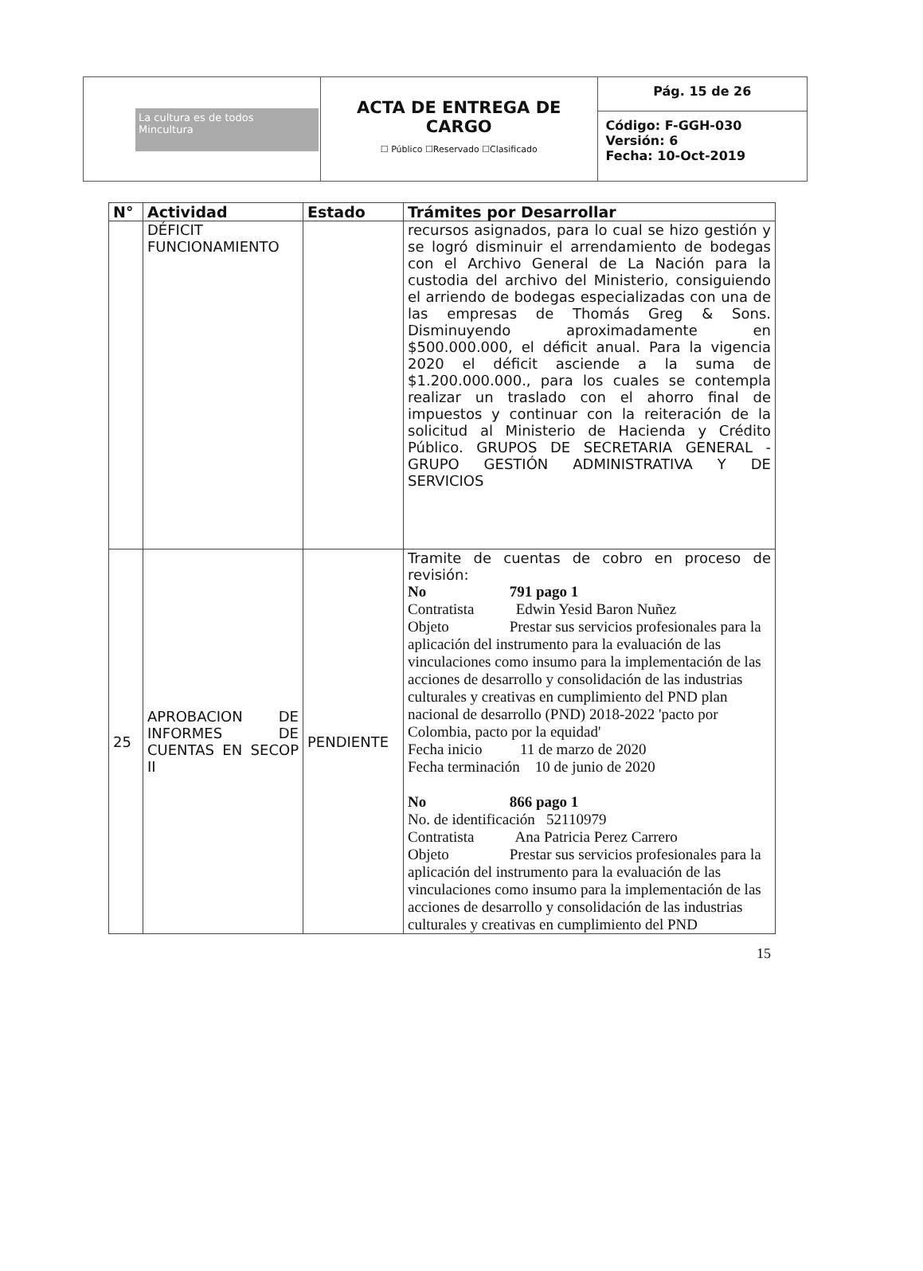| La cultura es de todos Mincultura | ACTA DE ENTREGA DE CARGO ☐ Público ☐Reservado ☐Clasificado | Pág. 15 de 26 |
| | | Código: F-GGH-030 Versión: 6 Fecha: 10-Oct-2019 |
| N° | Actividad | Estado | Trámites por Desarrollar |
| --- | --- | --- | --- |
| | DÉFICIT FUNCIONAMIENTO | | recursos asignados, para lo cual se hizo gestión y se logró disminuir el arrendamiento de bodegas con el Archivo General de La Nación para la custodia del archivo del Ministerio, consiguiendo el arriendo de bodegas especializadas con una de las empresas de Thomás Greg & Sons. Disminuyendo aproximadamente en $500.000.000, el déficit anual. Para la vigencia 2020 el déficit asciende a la suma de $1.200.000.000., para los cuales se contempla realizar un traslado con el ahorro final de impuestos y continuar con la reiteración de la solicitud al Ministerio de Hacienda y Crédito Público. GRUPOS DE SECRETARIA GENERAL - GRUPO GESTIÓN ADMINISTRATIVA Y DE SERVICIOS |
| 25 | APROBACION DE INFORMES DE CUENTAS EN SECOP II | PENDIENTE | Tramite de cuentas de cobro en proceso de revisión: No 791 pago 1 Contratista Edwin Yesid Baron Nuñez Objeto Prestar sus servicios profesionales para la aplicación del instrumento para la evaluación de las vinculaciones como insumo para la implementación de las acciones de desarrollo y consolidación de las industrias culturales y creativas en cumplimiento del PND plan nacional de desarrollo (PND) 2018-2022 'pacto por Colombia, pacto por la equidad' Fecha inicio 11 de marzo de 2020 Fecha terminación 10 de junio de 2020 No 866 pago 1 No. de identificación 52110979 Contratista Ana Patricia Perez Carrero Objeto Prestar sus servicios profesionales para la aplicación del instrumento para la evaluación de las vinculaciones como insumo para la implementación de las acciones de desarrollo y consolidación de las industrias culturales y creativas en cumplimiento del PND |
15